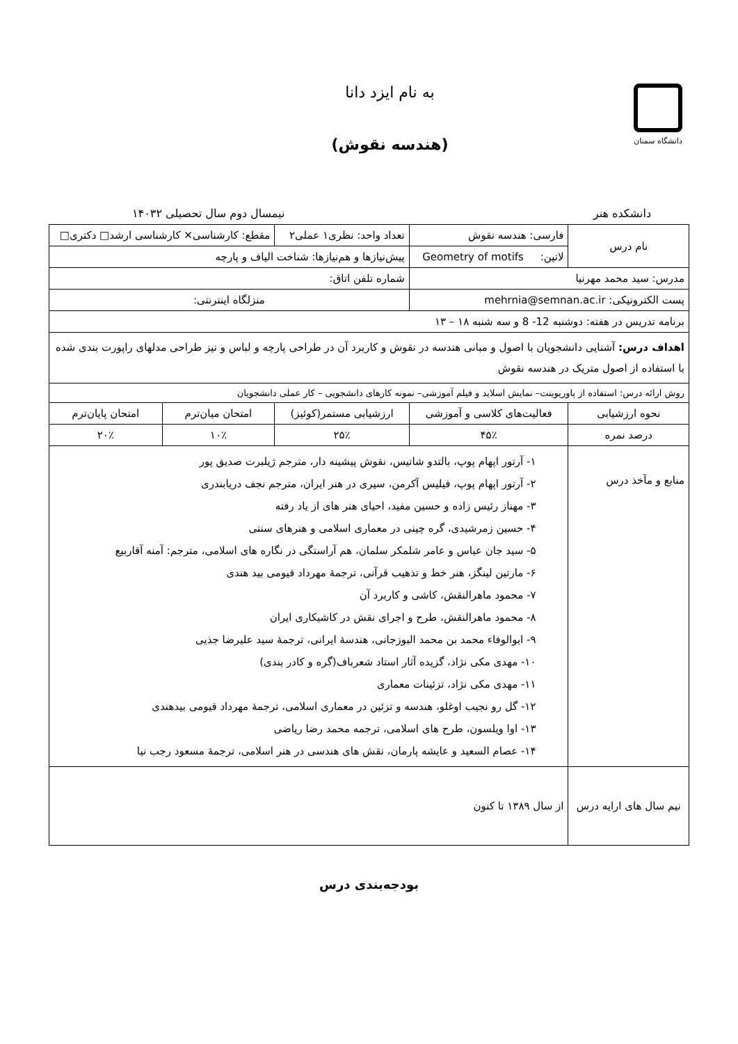دانشگاه سمنان
به نام ایزد دانا
(هندسه نقوش)
دانشکده هنر نیمسال دوم سال تحصیلی ۱۴۰۳۲
| نام درس | فارسی: هندسه نقوش | تعداد واحد: نظری۱ عملی۲ | | مقطع: کارشناسی✕ کارشناسی ارشد□ دکتری□ | |
| | لاتین: Geometry of motifs | پیش‌نیازها و هم‌نیازها: شناخت الیاف و پارچه | | | |
| مدرس: سید محمد مهرنیا | | | شماره تلفن اتاق: | | |
| پست الکترونیکی: mehrnia@semnan.ac.ir | | | منزلگاه اینترنتی: | | |
| برنامه تدریس در هفته: دوشنبه 12- 8 و سه شنبه ۱۸ – ۱۳ | | | | | |
| اهداف درس: آشنایی دانشجویان با اصول و مبانی هندسه در نقوش و کاربرد آن در طراحی پارچه و لباس و نیز طراحی مدلهای راپورت بندی شده با استفاده از اصول متریک در هندسه نقوش | | | | | |
| روش ارائه درس: استفاده از پاورپوینت– نمایش اسلاید و فیلم آموزشی– نمونه کارهای دانشجویی – کار عملی دانشجویان | | | | | |
| نحوه ارزشیابی | فعالیت‌های کلاسی و آموزشی | | ارزشیابی مستمر(کوئیز) | امتحان میان‌ترم | امتحان پایان‌ترم |
| درصد نمره | ۴۵٪ | | ۲۵٪ | ۱۰٪ | ۲۰٪ |
| منابع و مآخذ درس | ۱- آرتور اپهام پوپ، بالتدو شاتیس، نقوش پیشینه دار، مترجم ژیلبرت صدیق پور ۲- آرتور اپهام پوپ، فیلیس آکرمن، سیری در هنر ایران، مترجم نجف دریابندری ۳- مهناز رئیس زاده و حسین مفید، احیای هنر های از یاد رفته ۴- حسین زمرشیدی، گره چینی در معماری اسلامی و هنرهای سنتی ۵- سید جان عباس و عامر شلمکر سلمان، هم آراستگی در نگاره های اسلامی، مترجم: آمنه آقاربیع ۶- مارتین لینگز، هنر خط و تذهیب قرآنی، ترجمهٔ مهرداد قیومی بید هندی ۷- محمود ماهرالنقش، کاشی و کاربرد آن ۸- محمود ماهرالنقش، طرح و اجرای نقش در کاشیکاری ایران ۹- ابوالوفاء محمد بن محمد البوزجانی، هندسهٔ ایرانی، ترجمهٔ سید علیرضا جذیی ۱۰- مهدی مکی نژاد، گزیده آثار استاد شعرباف(گره و کادر بندی) ۱۱- مهدی مکی نژاد، تزئینات معماری ۱۲- گل رو نجیب اوغلو، هندسه و تزئین در معماری اسلامی، ترجمهٔ مهرداد قیومی بیدهندی ۱۳- اوا ویلسون، طرح های اسلامی، ترجمه محمد رضا ریاضی ۱۴- عصام السعید و عایشه پارمان، نقش های هندسی در هنر اسلامی، ترجمهٔ مسعود رجب نیا | | | | |
| نیم سال های ارایه درس | از سال ۱۳۸۹ تا کنون | | | | |
بودجه‌بندی درس